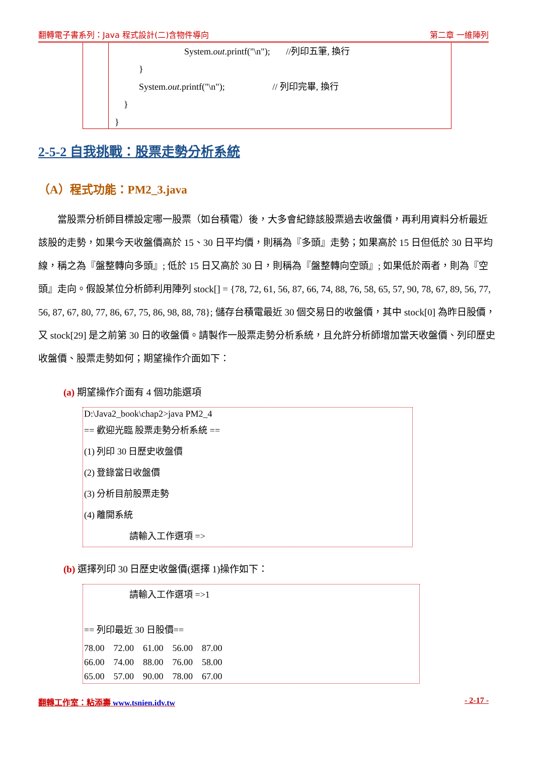翻轉電子書系列：Java 程式設計(二)含物件導向 第二章 一維陣列
System.out.printf("\n"); //列印五筆, 換行
}
System.out.printf("\n"); // 列印完畢, 換行
}
}
2-5-2 自我挑戰：股票走勢分析系統
（A）程式功能：PM2_3.java
當股票分析師目標設定哪一股票（如台積電）後，大多會紀錄該股票過去收盤價，再利用資料分析最近該股的走勢，如果今天收盤價高於 15、30 日平均價，則稱為『多頭』走勢；如果高於 15 日但低於 30 日平均線，稱之為『盤整轉向多頭』; 低於 15 日又高於 30 日，則稱為『盤整轉向空頭』; 如果低於兩者，則為『空頭』走向。假設某位分析師利用陣列 stock[] = {78, 72, 61, 56, 87, 66, 74, 88, 76, 58, 65, 57, 90, 78, 67, 89, 56, 77, 56, 87, 67, 80, 77, 86, 67, 75, 86, 98, 88, 78}; 儲存台積電最近 30 個交易日的收盤價，其中 stock[0] 為昨日股價，又 stock[29] 是之前第 30 日的收盤價。請製作一股票走勢分析系統，且允許分析師增加當天收盤價、列印歷史收盤價、股票走勢如何；期望操作介面如下：
(a) 期望操作介面有 4 個功能選項
D:\Java2_book\chap2>java PM2_4
== 歡迎光臨 股票走勢分析系統 ==
(1) 列印 30 日歷史收盤價
(2) 登錄當日收盤價
(3) 分析目前股票走勢
(4) 離開系統
請輸入工作選項 =>
(b) 選擇列印 30 日歷史收盤價(選擇 1)操作如下：
請輸入工作選項 =>1
== 列印最近 30 日股價==
78.00 72.00 61.00 56.00 87.00
66.00 74.00 88.00 76.00 58.00
65.00 57.00 90.00 78.00 67.00
翻轉工作室：粘添壽 www.tsnien.idv.tw - 2-17 -